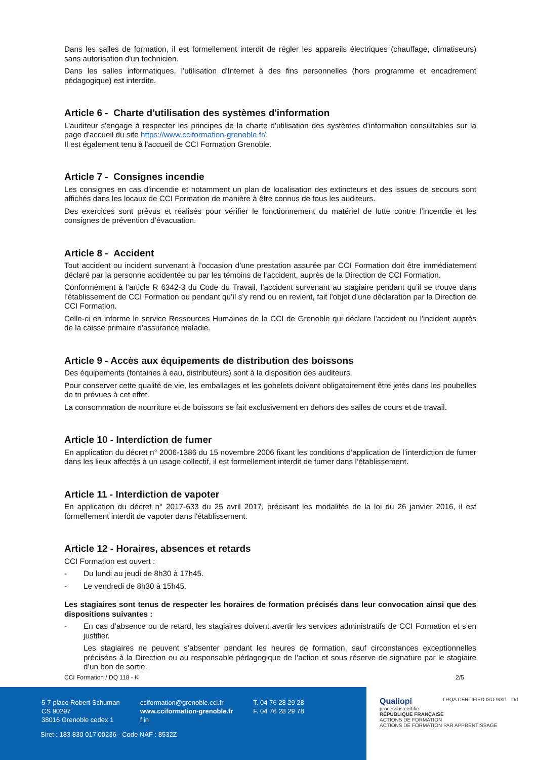Dans les salles de formation, il est formellement interdit de régler les appareils électriques (chauffage, climatiseurs) sans autorisation d'un technicien.
Dans les salles informatiques, l'utilisation d'Internet à des fins personnelles (hors programme et encadrement pédagogique) est interdite.
Article 6 - Charte d'utilisation des systèmes d'information
L’auditeur s'engage à respecter les principes de la charte d'utilisation des systèmes d'information consultables sur la page d'accueil du site https://www.cciformation-grenoble.fr/.
Il est également tenu à l'accueil de CCI Formation Grenoble.
Article 7 - Consignes incendie
Les consignes en cas d’incendie et notamment un plan de localisation des extincteurs et des issues de secours sont affichés dans les locaux de CCI Formation de manière à être connus de tous les auditeurs.
Des exercices sont prévus et réalisés pour vérifier le fonctionnement du matériel de lutte contre l’incendie et les consignes de prévention d’évacuation.
Article 8 - Accident
Tout accident ou incident survenant à l’occasion d’une prestation assurée par CCI Formation doit être immédiatement déclaré par la personne accidentée ou par les témoins de l’accident, auprès de la Direction de CCI Formation.
Conformément à l’article R 6342-3 du Code du Travail, l’accident survenant au stagiaire pendant qu’il se trouve dans l’établissement de CCI Formation ou pendant qu’il s’y rend ou en revient, fait l’objet d’une déclaration par la Direction de CCI Formation.
Celle-ci en informe le service Ressources Humaines de la CCI de Grenoble qui déclare l'accident ou l'incident auprès de la caisse primaire d'assurance maladie.
Article 9 - Accès aux équipements de distribution des boissons
Des équipements (fontaines à eau, distributeurs) sont à la disposition des auditeurs.
Pour conserver cette qualité de vie, les emballages et les gobelets doivent obligatoirement être jetés dans les poubelles de tri prévues à cet effet.
La consommation de nourriture et de boissons se fait exclusivement en dehors des salles de cours et de travail.
Article 10 - Interdiction de fumer
En application du décret n° 2006-1386 du 15 novembre 2006 fixant les conditions d’application de l’interdiction de fumer dans les lieux affectés à un usage collectif, il est formellement interdit de fumer dans l’établissement.
Article 11 - Interdiction de vapoter
En application du décret n° 2017-633 du 25 avril 2017, précisant les modalités de la loi du 26 janvier 2016, il est formellement interdit de vapoter dans l'établissement.
Article 12 - Horaires, absences et retards
CCI Formation est ouvert :
- Du lundi au jeudi de 8h30 à 17h45.
- Le vendredi de 8h30 à 15h45.
Les stagiaires sont tenus de respecter les horaires de formation précisés dans leur convocation ainsi que des dispositions suivantes :
- En cas d’absence ou de retard, les stagiaires doivent avertir les services administratifs de CCI Formation et s’en justifier.
Les stagiaires ne peuvent s’absenter pendant les heures de formation, sauf circonstances exceptionnelles précisées à la Direction ou au responsable pédagogique de l’action et sous réserve de signature par le stagiaire d’un bon de sortie.
CCI Formation / DQ 118 - K 2/5
5-7 place Robert Schuman
CS 90297
38016 Grenoble cedex 1
cciformation@grenoble.cci.fr
www.cciformation-grenoble.fr
f in
T. 04 76 28 29 28
F. 04 76 28 29 78
Siret : 183 830 017 00236 - Code NAF : 8532Z
Qualiopi
processus certifié
RÉPUBLIQUE FRANÇAISE
ACTIONS DE FORMATION
ACTIONS DE FORMATION PAR APPRENTISSAGE
LRQA CERTIFIED ISO 9001 Dd